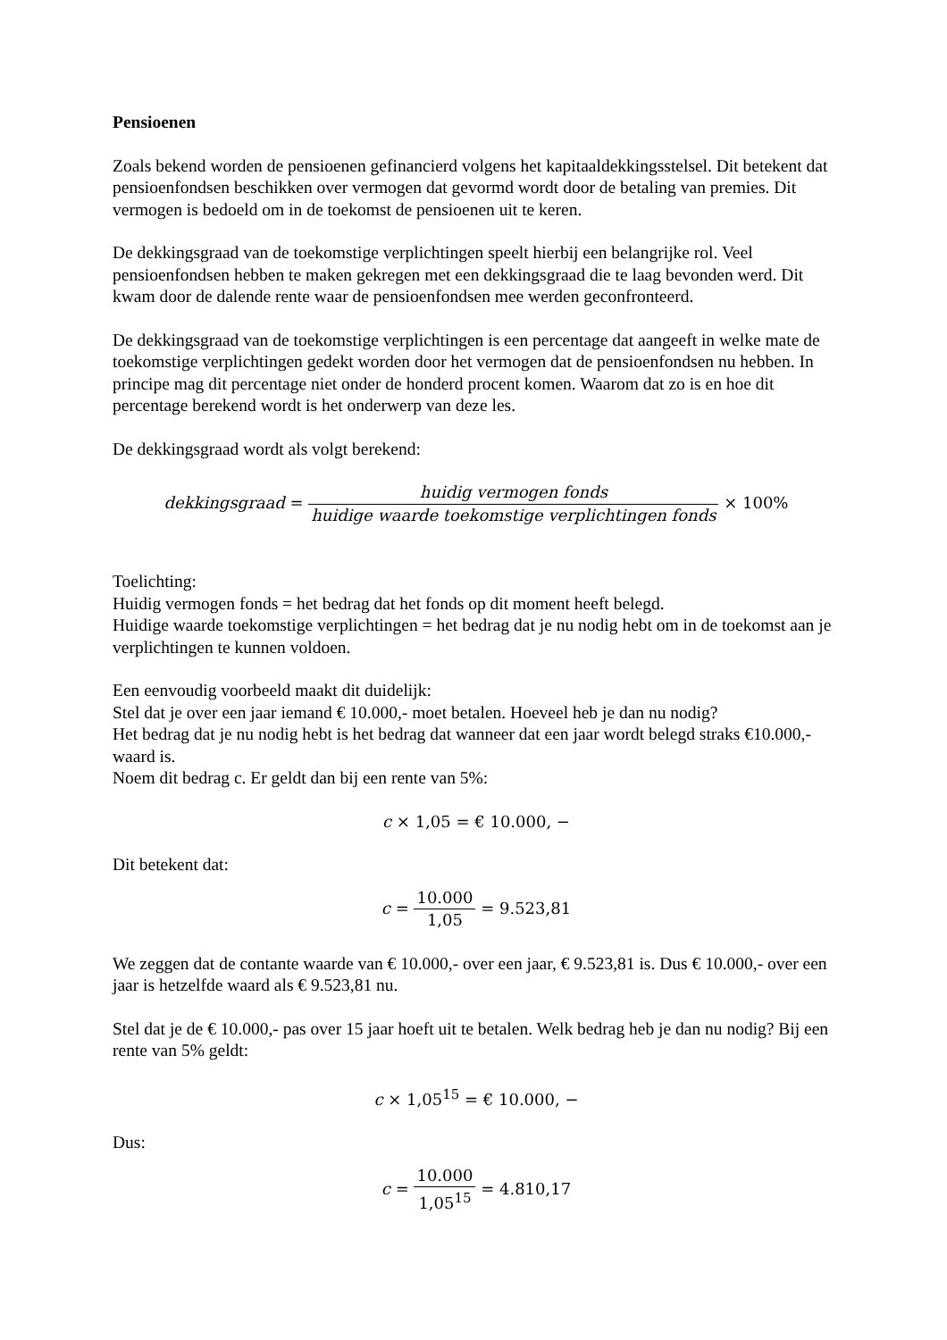Pensioenen
Zoals bekend worden de pensioenen gefinancierd volgens het kapitaaldekkingsstelsel. Dit betekent dat pensioenfondsen beschikken over vermogen dat gevormd wordt door de betaling van premies. Dit vermogen is bedoeld om in de toekomst de pensioenen uit te keren.
De dekkingsgraad van de toekomstige verplichtingen speelt hierbij een belangrijke rol. Veel pensioenfondsen hebben te maken gekregen met een dekkingsgraad die te laag bevonden werd. Dit kwam door de dalende rente waar de pensioenfondsen mee werden geconfronteerd.
De dekkingsgraad van de toekomstige verplichtingen is een percentage dat aangeeft in welke mate de toekomstige verplichtingen gedekt worden door het vermogen dat de pensioenfondsen nu hebben. In principe mag dit percentage niet onder de honderd procent komen. Waarom dat zo is en hoe dit percentage berekend wordt is het onderwerp van deze les.
De dekkingsgraad wordt als volgt berekend:
dekkingsgraad = huidig vermogen fonds huidige waarde toekomstige verplichtingen fonds × 100%
Toelichting:
Huidig vermogen fonds = het bedrag dat het fonds op dit moment heeft belegd.
Huidige waarde toekomstige verplichtingen = het bedrag dat je nu nodig hebt om in de toekomst aan je verplichtingen te kunnen voldoen.
Een eenvoudig voorbeeld maakt dit duidelijk:
Stel dat je over een jaar iemand € 10.000,- moet betalen. Hoeveel heb je dan nu nodig?
Het bedrag dat je nu nodig hebt is het bedrag dat wanneer dat een jaar wordt belegd straks €10.000,- waard is.
Noem dit bedrag c. Er geldt dan bij een rente van 5%:
c × 1,05 = € 10.000, −
Dit betekent dat:
c = 10.000 1,05 = 9.523,81
We zeggen dat de contante waarde van € 10.000,- over een jaar, € 9.523,81 is. Dus € 10.000,- over een jaar is hetzelfde waard als € 9.523,81 nu.
Stel dat je de € 10.000,- pas over 15 jaar hoeft uit te betalen. Welk bedrag heb je dan nu nodig? Bij een rente van 5% geldt:
c × 1,05<sup>15</sup> = € 10.000, −
Dus:
c = 10.000 1,05<sup>15</sup> = 4.810,17